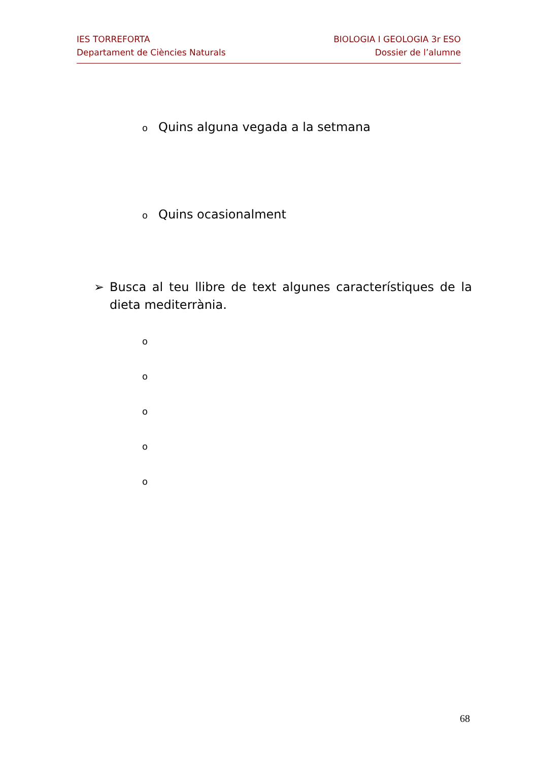IES TORREFORTA
Departament de Ciències Naturals
BIOLOGIA I GEOLOGIA 3r ESO
Dossier de l’alumne
o Quins alguna vegada a la setmana
o Quins ocasionalment
➢ Busca al teu llibre de text algunes característiques de la dieta mediterrània.
o
o
o
o
o
68